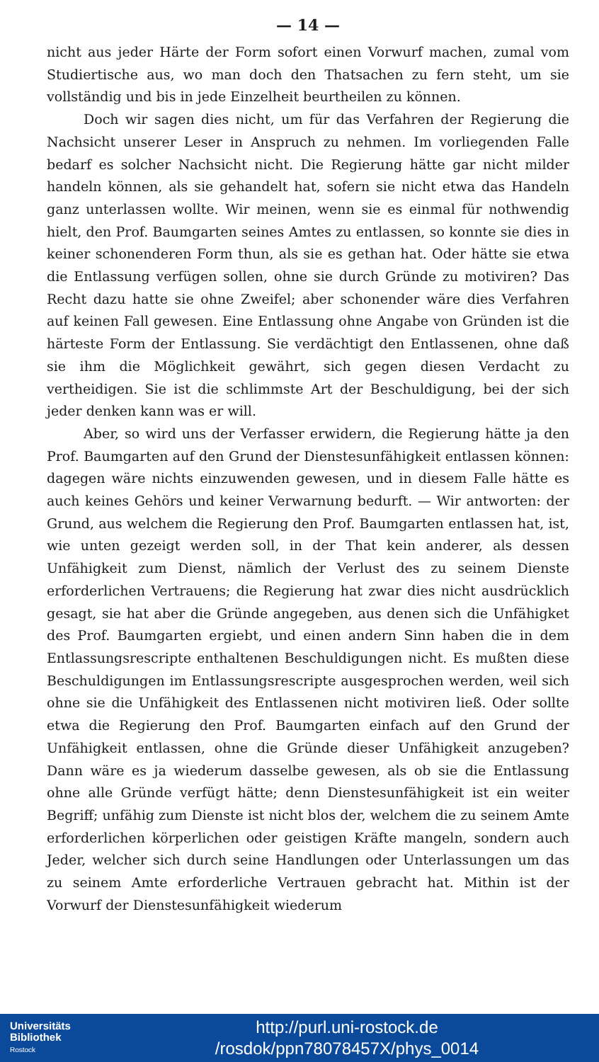— 14 —
nicht aus jeder Härte der Form sofort einen Vorwurf machen, zumal vom Studiertische aus, wo man doch den Thatsachen zu fern steht, um sie vollständig und bis in jede Einzelheit beurtheilen zu können.
Doch wir sagen dies nicht, um für das Verfahren der Regierung die Nachsicht unserer Leser in Anspruch zu nehmen. Im vorliegenden Falle bedarf es solcher Nachsicht nicht. Die Regierung hätte gar nicht milder handeln können, als sie gehandelt hat, sofern sie nicht etwa das Handeln ganz unterlassen wollte. Wir meinen, wenn sie es einmal für nothwendig hielt, den Prof. Baumgarten seines Amtes zu entlassen, so konnte sie dies in keiner schonenderen Form thun, als sie es gethan hat. Oder hätte sie etwa die Entlassung verfügen sollen, ohne sie durch Gründe zu motiviren? Das Recht dazu hatte sie ohne Zweifel; aber schonender wäre dies Verfahren auf keinen Fall gewesen. Eine Entlassung ohne Angabe von Gründen ist die härteste Form der Entlassung. Sie verdächtigt den Entlassenen, ohne daß sie ihm die Möglichkeit gewährt, sich gegen diesen Verdacht zu vertheidigen. Sie ist die schlimmste Art der Beschuldigung, bei der sich jeder denken kann was er will.
Aber, so wird uns der Verfasser erwidern, die Regierung hätte ja den Prof. Baumgarten auf den Grund der Dienstesunfähigkeit entlassen können: dagegen wäre nichts einzuwenden gewesen, und in diesem Falle hätte es auch keines Gehörs und keiner Verwarnung bedurft. — Wir antworten: der Grund, aus welchem die Regierung den Prof. Baumgarten entlassen hat, ist, wie unten gezeigt werden soll, in der That kein anderer, als dessen Unfähigkeit zum Dienst, nämlich der Verlust des zu seinem Dienste erforderlichen Vertrauens; die Regierung hat zwar dies nicht ausdrücklich gesagt, sie hat aber die Gründe angegeben, aus denen sich die Unfähigket des Prof. Baumgarten ergiebt, und einen andern Sinn haben die in dem Entlassungsrescripte enthaltenen Beschuldigungen nicht. Es mußten diese Beschuldigungen im Entlassungsrescripte ausgesprochen werden, weil sich ohne sie die Unfähigkeit des Entlassenen nicht motiviren ließ. Oder sollte etwa die Regierung den Prof. Baumgarten einfach auf den Grund der Unfähigkeit entlassen, ohne die Gründe dieser Unfähigkeit anzugeben? Dann wäre es ja wiederum dasselbe gewesen, als ob sie die Entlassung ohne alle Gründe verfügt hätte; denn Dienstesunfähigkeit ist ein weiter Begriff; unfähig zum Dienste ist nicht blos der, welchem die zu seinem Amte erforderlichen körperlichen oder geistigen Kräfte mangeln, sondern auch Jeder, welcher sich durch seine Handlungen oder Unterlassungen um das zu seinem Amte erforderliche Vertrauen gebracht hat. Mithin ist der Vorwurf der Dienstesunfähigkeit wiederum
Universitäts
Bibliothek
Rostock
http://purl.uni-rostock.de
/rosdok/ppn78078457X/phys_0014